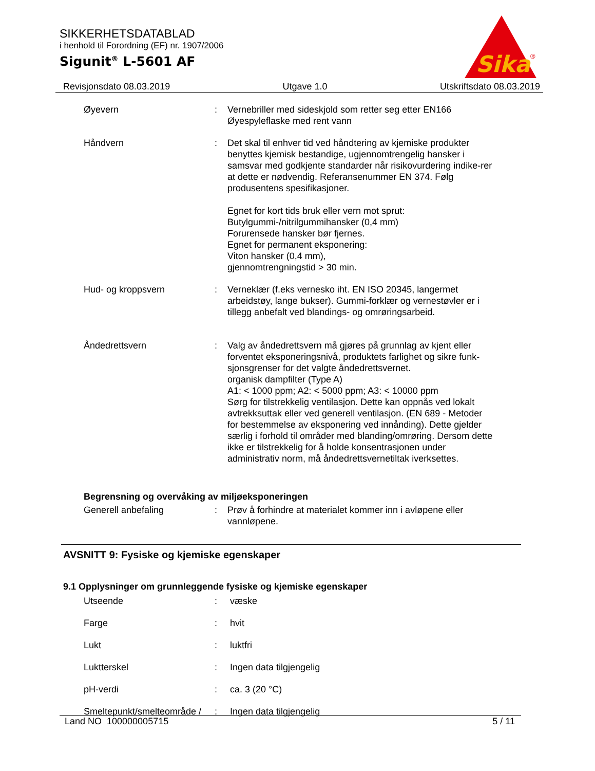SIKKERHETSDATABLAD
i henhold til Forordning (EF) nr. 1907/2006
Sigunit<sup>®</sup> L-5601 AF
Sika
®
Revisjonsdato 08.03.2019 Utgave 1.0 Utskriftsdato 08.03.2019
Øyevern : Vernebriller med sideskjold som retter seg etter EN166
Øyespyleflaske med rent vann
Håndvern : Det skal til enhver tid ved håndtering av kjemiske produkter benyttes kjemisk bestandige, ugjennomtrengelig hansker i samsvar med godkjente standarder når risikovurdering indike-rer at dette er nødvendig. Referansenummer EN 374. Følg produsentens spesifikasjoner.
Egnet for kort tids bruk eller vern mot sprut:
Butylgummi-/nitrilgummihansker (0,4 mm)
Forurensede hansker bør fjernes.
Egnet for permanent eksponering:
Viton hansker (0,4 mm),
gjennomtrengningstid > 30 min.
Hud- og kroppsvern : Verneklær (f.eks vernesko iht. EN ISO 20345, langermet arbeidstøy, lange bukser). Gummi-forklær og vernestøvler er i tillegg anbefalt ved blandings- og omrøringsarbeid.
Åndedrettsvern : Valg av åndedrettsvern må gjøres på grunnlag av kjent eller forventet eksponeringsnivå, produktets farlighet og sikre funk-sjonsgrenser for det valgte åndedrettsvernet.
organisk dampfilter (Type A)
A1: < 1000 ppm; A2: < 5000 ppm; A3: < 10000 ppm
Sørg for tilstrekkelig ventilasjon. Dette kan oppnås ved lokalt avtrekksuttak eller ved generell ventilasjon. (EN 689 - Metoder for bestemmelse av eksponering ved innånding). Dette gjelder særlig i forhold til områder med blanding/omrøring. Dersom dette ikke er tilstrekkelig for å holde konsentrasjonen under administrativ norm, må åndedrettsvernetiltak iverksettes.
Begrensning og overvåking av miljøeksponeringen
Generell anbefaling : Prøv å forhindre at materialet kommer inn i avløpene eller vannløpene.
AVSNITT 9: Fysiske og kjemiske egenskaper
9.1 Opplysninger om grunnleggende fysiske og kjemiske egenskaper
Utseende : væske
Farge : hvit
Lukt : luktfri
Luktterskel : Ingen data tilgjengelig
pH-verdi : ca. 3 (20 °C)
Smeltepunkt/smelteområde /
: Ingen data tilgjengelig
Land NO 100000005715 5 / 11